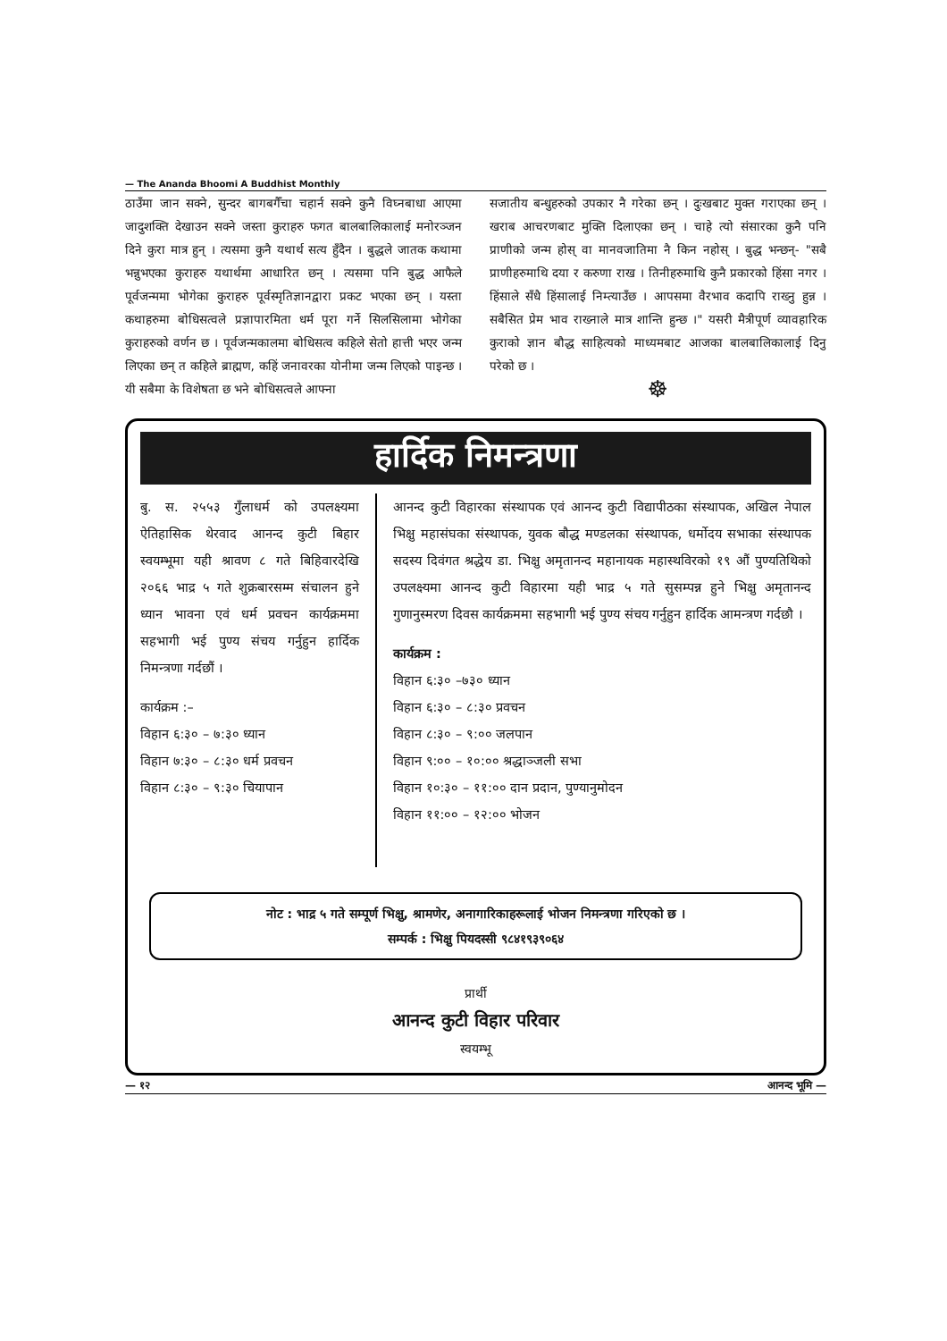— The Ananda Bhoomi A Buddhist Monthly
ठाउँमा जान सक्ने, सुन्दर बागबगैँचा चहार्न सक्ने कुनै विघ्नबाधा आएमा जादुशक्ति देखाउन सक्ने जस्ता कुराहरु फगत बालबालिकालाई मनोरञ्जन दिने कुरा मात्र हुन् । त्यसमा कुनै यथार्थ सत्य हुँदैन । बुद्धले जातक कथामा भन्नुभएका कुराहरु यथार्थमा आधारित छन् । त्यसमा पनि बुद्ध आफैले पूर्वजन्ममा भोगेका कुराहरु पूर्वस्मृतिज्ञानद्वारा प्रकट भएका छन् । यस्ता कथाहरुमा बोधिसत्वले प्रज्ञापारमिता धर्म पूरा गर्ने सिलसिलामा भोगेका कुराहरुको वर्णन छ । पूर्वजन्मकालमा बोधिसत्व कहिले सेतो हात्ती भएर जन्म लिएका छन् त कहिले ब्राह्मण, कहिं जनावरका योनीमा जन्म लिएको पाइन्छ । यी सबैमा के विशेषता छ भने बोधिसत्वले आफ्ना
सजातीय बन्धुहरुको उपकार नै गरेका छन् । दुःखबाट मुक्त गराएका छन् । खराब आचरणबाट मुक्ति दिलाएका छन् । चाहे त्यो संसारका कुनै पनि प्राणीको जन्म होस् वा मानवजातिमा नै किन नहोस् । बुद्ध भन्छन्- "सबै प्राणीहरुमाथि दया र करुणा राख । तिनीहरुमाथि कुनै प्रकारको हिंसा नगर । हिंसाले सँधै हिंसालाई निम्त्याउँछ । आपसमा वैरभाव कदापि राख्नु हुन्न । सबैसित प्रेम भाव राख्नाले मात्र शान्ति हुन्छ ।" यसरी मैत्रीपूर्ण व्यावहारिक कुराको ज्ञान बौद्ध साहित्यको माध्यमबाट आजका बालबालिकालाई दिनु परेको छ ।
☸
हार्दिक निमन्त्रणा
बु. स. २५५३ गुँलाधर्म को उपलक्ष्यमा ऐतिहासिक थेरवाद आनन्द कुटी बिहार स्वयम्भूमा यही श्रावण ८ गते बिहिवारदेखि २०६६ भाद्र ५ गते शुक्रबारसम्म संचालन हुने ध्यान भावना एवं धर्म प्रवचन कार्यक्रममा सहभागी भई पुण्य संचय गर्नुहुन हार्दिक निमन्त्रणा गर्दछौं ।
कार्यक्रम :–
विहान ६:३० – ७:३० ध्यान
विहान ७:३० – ८:३० धर्म प्रवचन
विहान ८:३० – ९:३० चियापान
आनन्द कुटी विहारका संस्थापक एवं आनन्द कुटी विद्यापीठका संस्थापक, अखिल नेपाल भिक्षु महासंघका संस्थापक, युवक बौद्ध मण्डलका संस्थापक, धर्मोदय सभाका संस्थापक सदस्य दिवंगत श्रद्धेय डा. भिक्षु अमृतानन्द महानायक महास्थविरको १९ औं पुण्यतिथिको उपलक्ष्यमा आनन्द कुटी विहारमा यही भाद्र ५ गते सुसम्पन्न हुने भिक्षु अमृतानन्द गुणानुस्मरण दिवस कार्यक्रममा सहभागी भई पुण्य संचय गर्नुहुन हार्दिक आमन्त्रण गर्दछौ ।
कार्यक्रम :
विहान ६:३० –७३० ध्यान
विहान ६:३० – ८:३० प्रवचन
विहान ८:३० – ९:०० जलपान
विहान ९:०० – १०:०० श्रद्धाञ्जली सभा
विहान १०:३० – ११:०० दान प्रदान, पुण्यानुमोदन
विहान ११:०० – १२:०० भोजन
नोट : भाद्र ५ गते सम्पूर्ण भिक्षु, श्रामणेर, अनागारिकाहरूलाई भोजन निमन्त्रणा गरिएको छ ।
सम्पर्क : भिक्षु पियदस्सी ९८४१९३९०६४
प्रार्थी
आनन्द कुटी विहार परिवार
स्वयम्भू
— १२ आनन्द भूमि —